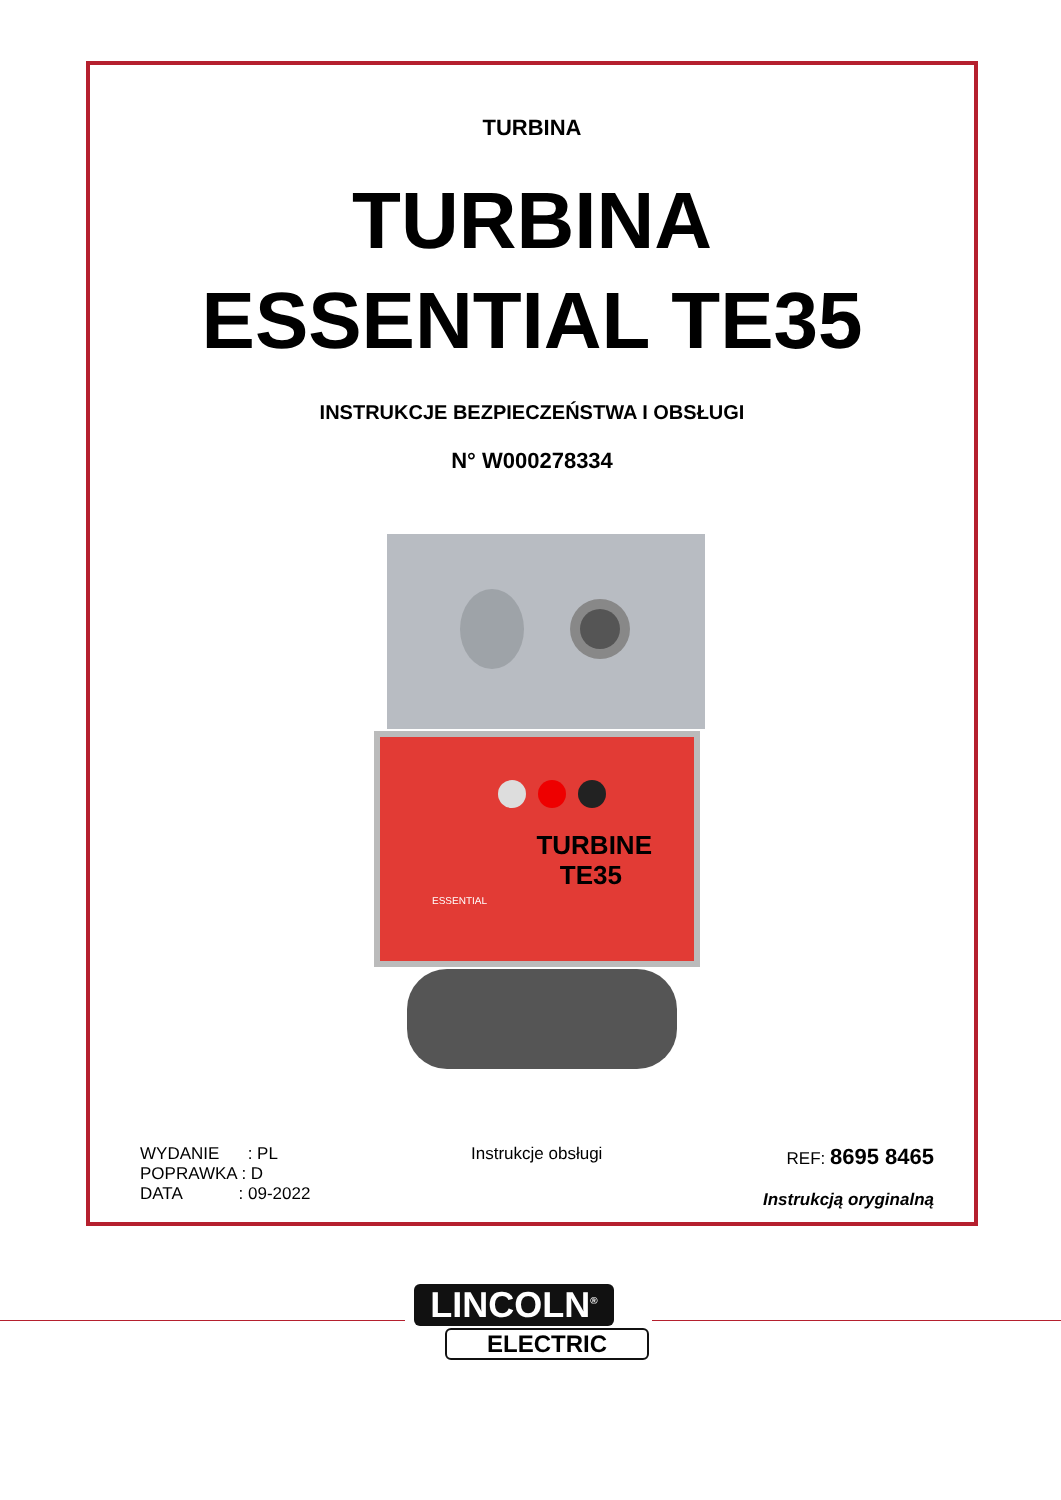TURBINA
TURBINA
ESSENTIAL TE35
INSTRUKCJE BEZPIECZEŃSTWA I OBSŁUGI
N° W000278334
TURBINE
TE35
ESSENTIAL
WYDANIE : PL
POPRAWKA : D
DATA : 09-2022
Instrukcje obsługi REF: 8695 8465
Instrukcją oryginalną
LINCOLN<sup>®</sup>
ELECTRIC